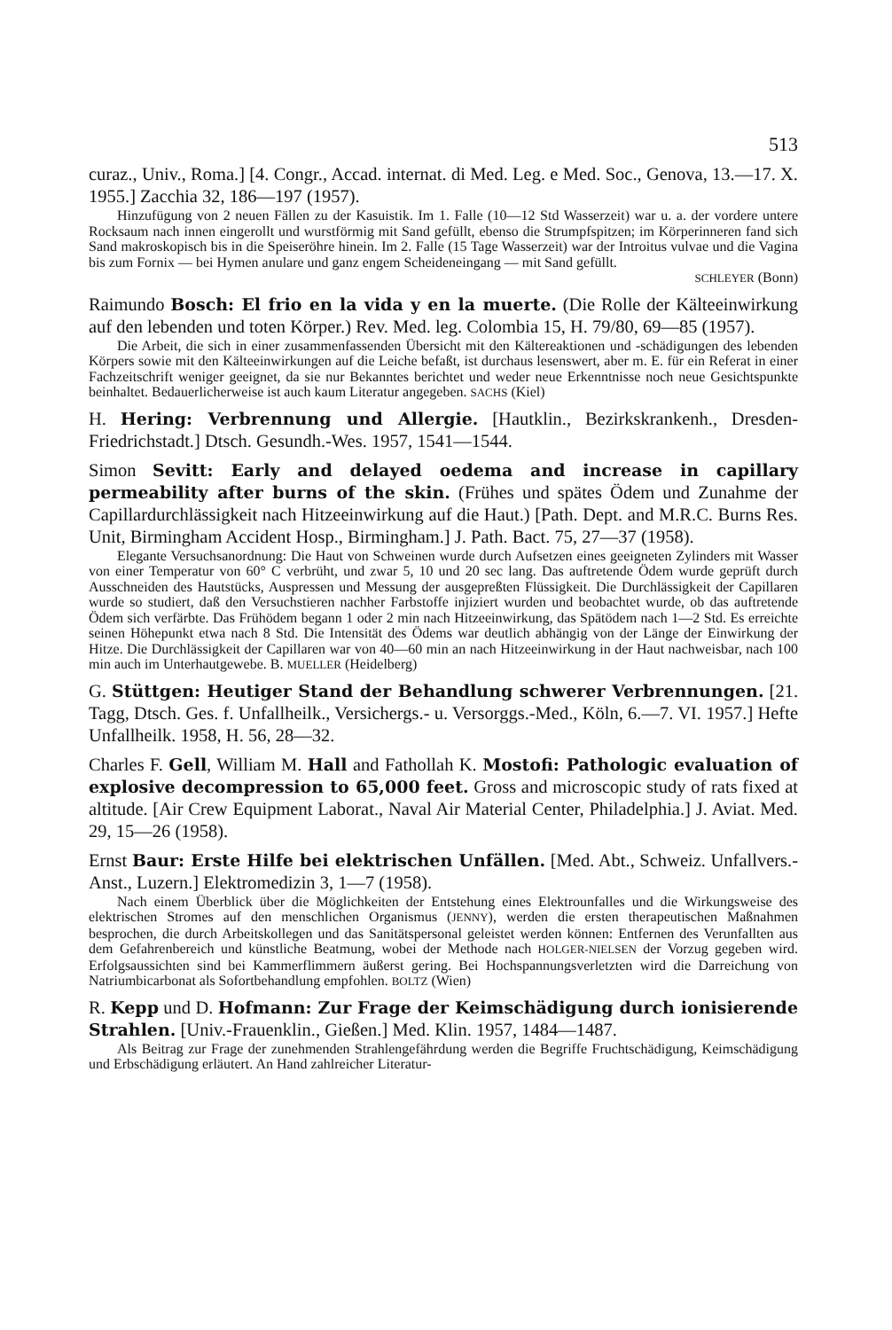513
curaz., Univ., Roma.] [4. Congr., Accad. internat. di Med. Leg. e Med. Soc., Genova, 13.—17. X. 1955.] Zacchia 32, 186—197 (1957).
Hinzufügung von 2 neuen Fällen zu der Kasuistik. Im 1. Falle (10—12 Std Wasserzeit) war u. a. der vordere untere Rocksaum nach innen eingerollt und wurstförmig mit Sand gefüllt, ebenso die Strumpfspitzen; im Körperinneren fand sich Sand makroskopisch bis in die Speiseröhre hinein. Im 2. Falle (15 Tage Wasserzeit) war der Introitus vulvae und die Vagina bis zum Fornix — bei Hymen anulare und ganz engem Scheideneingang — mit Sand gefüllt.
SCHLEYER (Bonn)
Raimundo Bosch: El frio en la vida y en la muerte. (Die Rolle der Kälteeinwirkung auf den lebenden und toten Körper.) Rev. Med. leg. Colombia 15, H. 79/80, 69—85 (1957).
Die Arbeit, die sich in einer zusammenfassenden Übersicht mit den Kältereaktionen und -schädigungen des lebenden Körpers sowie mit den Kälteeinwirkungen auf die Leiche befaßt, ist durchaus lesenswert, aber m. E. für ein Referat in einer Fachzeitschrift weniger geeignet, da sie nur Bekanntes berichtet und weder neue Erkenntnisse noch neue Gesichtspunkte beinhaltet. Bedauerlicherweise ist auch kaum Literatur angegeben. SACHS (Kiel)
H. Hering: Verbrennung und Allergie. [Hautklin., Bezirkskrankenh., Dresden-Friedrichstadt.] Dtsch. Gesundh.-Wes. 1957, 1541—1544.
Simon Sevitt: Early and delayed oedema and increase in capillary permeability after burns of the skin. (Frühes und spätes Ödem und Zunahme der Capillardurchlässigkeit nach Hitzeeinwirkung auf die Haut.) [Path. Dept. and M.R.C. Burns Res. Unit, Birmingham Accident Hosp., Birmingham.] J. Path. Bact. 75, 27—37 (1958).
Elegante Versuchsanordnung: Die Haut von Schweinen wurde durch Aufsetzen eines geeigneten Zylinders mit Wasser von einer Temperatur von 60° C verbrüht, und zwar 5, 10 und 20 sec lang. Das auftretende Ödem wurde geprüft durch Ausschneiden des Hautstücks, Auspressen und Messung der ausgepreßten Flüssigkeit. Die Durchlässigkeit der Capillaren wurde so studiert, daß den Versuchstieren nachher Farbstoffe injiziert wurden und beobachtet wurde, ob das auftretende Ödem sich verfärbte. Das Frühödem begann 1 oder 2 min nach Hitzeeinwirkung, das Spätödem nach 1—2 Std. Es erreichte seinen Höhepunkt etwa nach 8 Std. Die Intensität des Ödems war deutlich abhängig von der Länge der Einwirkung der Hitze. Die Durchlässigkeit der Capillaren war von 40—60 min an nach Hitzeeinwirkung in der Haut nachweisbar, nach 100 min auch im Unterhautgewebe. B. MUELLER (Heidelberg)
G. Stüttgen: Heutiger Stand der Behandlung schwerer Verbrennungen. [21. Tagg, Dtsch. Ges. f. Unfallheilk., Versichergs.- u. Versorggs.-Med., Köln, 6.—7. VI. 1957.] Hefte Unfallheilk. 1958, H. 56, 28—32.
Charles F. Gell, William M. Hall and Fathollah K. Mostofi: Pathologic evaluation of explosive decompression to 65,000 feet. Gross and microscopic study of rats fixed at altitude. [Air Crew Equipment Laborat., Naval Air Material Center, Philadelphia.] J. Aviat. Med. 29, 15—26 (1958).
Ernst Baur: Erste Hilfe bei elektrischen Unfällen. [Med. Abt., Schweiz. Unfallvers.-Anst., Luzern.] Elektromedizin 3, 1—7 (1958).
Nach einem Überblick über die Möglichkeiten der Entstehung eines Elektrounfalles und die Wirkungsweise des elektrischen Stromes auf den menschlichen Organismus (JENNY), werden die ersten therapeutischen Maßnahmen besprochen, die durch Arbeitskollegen und das Sanitätspersonal geleistet werden können: Entfernen des Verunfallten aus dem Gefahrenbereich und künstliche Beatmung, wobei der Methode nach HOLGER-NIELSEN der Vorzug gegeben wird. Erfolgsaussichten sind bei Kammerflimmern äußerst gering. Bei Hochspannungsverletzten wird die Darreichung von Natriumbicarbonat als Sofortbehandlung empfohlen. BOLTZ (Wien)
R. Kepp und D. Hofmann: Zur Frage der Keimschädigung durch ionisierende Strahlen. [Univ.-Frauenklin., Gießen.] Med. Klin. 1957, 1484—1487.
Als Beitrag zur Frage der zunehmenden Strahlengefährdung werden die Begriffe Fruchtschädigung, Keimschädigung und Erbschädigung erläutert. An Hand zahlreicher Literatur-